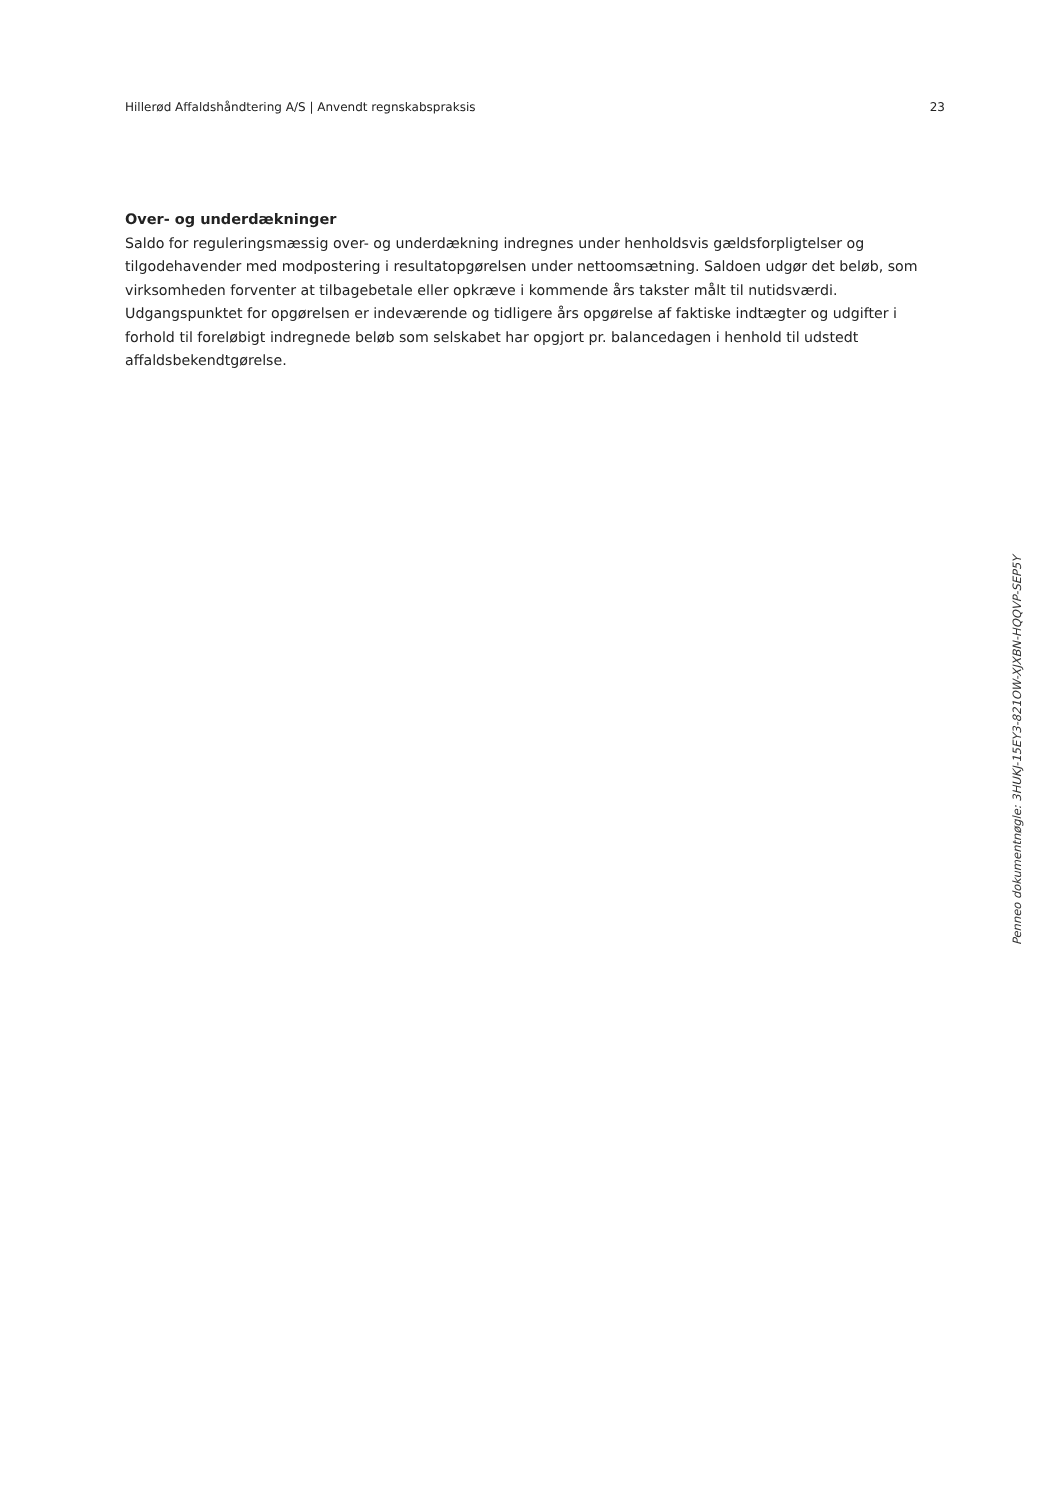Hillerød Affaldshåndtering A/S | Anvendt regnskabspraksis 23
Over- og underdækninger
Saldo for reguleringsmæssig over- og underdækning indregnes under henholdsvis gældsforpligtelser og tilgodehavender med modpostering i resultatopgørelsen under nettoomsætning. Saldoen udgør det beløb, som virksomheden forventer at tilbagebetale eller opkræve i kommende års takster målt til nutidsværdi. Udgangspunktet for opgørelsen er indeværende og tidligere års opgørelse af faktiske indtægter og udgifter i forhold til foreløbigt indregnede beløb som selskabet har opgjort pr. balancedagen i henhold til udstedt affaldsbekendtgørelse.
Penneo dokumentnøgle: 3HUKJ-15EY3-821OW-XJXBN-HQQVP-SEP5Y